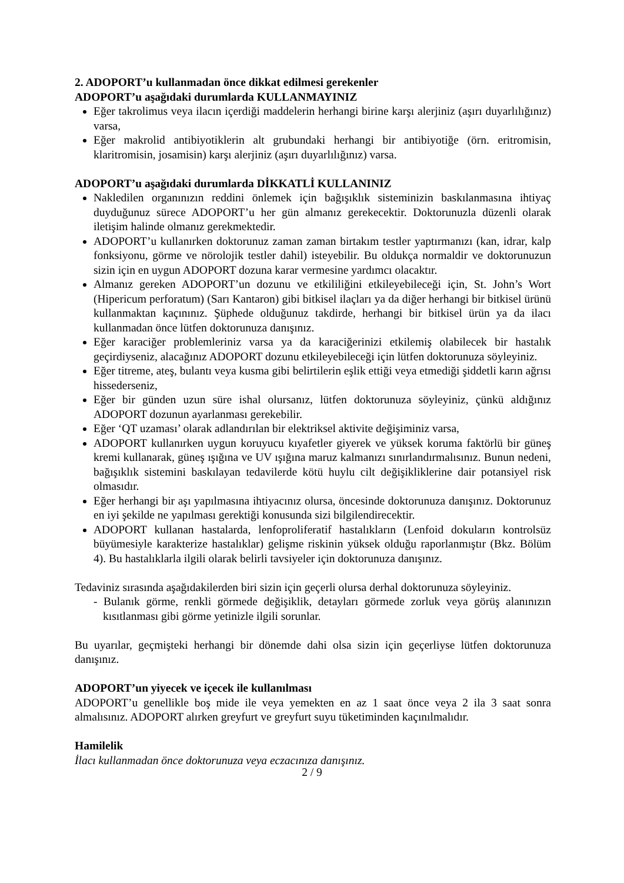2. ADOPORT’u kullanmadan önce dikkat edilmesi gerekenler
ADOPORT’u aşağıdaki durumlarda KULLANMAYINIZ
Eğer takrolimus veya ilacın içerdiği maddelerin herhangi birine karşı alerjiniz (aşırı duyarlılığınız) varsa,
Eğer makrolid antibiyotiklerin alt grubundaki herhangi bir antibiyotiğe (örn. eritromisin, klaritromisin, josamisin) karşı alerjiniz (aşırı duyarlılığınız) varsa.
ADOPORT’u aşağıdaki durumlarda DİKKATLİ KULLANINIZ
Nakledilen organınızın reddini önlemek için bağışıklık sisteminizin baskılanmasına ihtiyaç duyduğunuz sürece ADOPORT’u her gün almanız gerekecektir. Doktorunuzla düzenli olarak iletişim halinde olmanız gerekmektedir.
ADOPORT’u kullanırken doktorunuz zaman zaman birtakım testler yaptırmanızı (kan, idrar, kalp fonksiyonu, görme ve nörolojik testler dahil) isteyebilir. Bu oldukça normaldir ve doktorunuzun sizin için en uygun ADOPORT dozuna karar vermesine yardımcı olacaktır.
Almanız gereken ADOPORT’un dozunu ve etkililiğini etkileyebileceği için, St. John’s Wort (Hipericum perforatum) (Sarı Kantaron) gibi bitkisel ilaçları ya da diğer herhangi bir bitkisel ürünü kullanmaktan kaçınınız. Şüphede olduğunuz takdirde, herhangi bir bitkisel ürün ya da ilacı kullanmadan önce lütfen doktorunuza danışınız.
Eğer karaciğer problemleriniz varsa ya da karaciğerinizi etkilemiş olabilecek bir hastalık geçirdiyseniz, alacağınız ADOPORT dozunu etkileyebileceği için lütfen doktorunuza söyleyiniz.
Eğer titreme, ateş, bulantı veya kusma gibi belirtilerin eşlik ettiği veya etmediği şiddetli karın ağrısı hissederseniz,
Eğer bir günden uzun süre ishal olursanız, lütfen doktorunuza söyleyiniz, çünkü aldığınız ADOPORT dozunun ayarlanması gerekebilir.
Eğer ‘QT uzaması’ olarak adlandırılan bir elektriksel aktivite değişiminiz varsa,
ADOPORT kullanırken uygun koruyucu kıyafetler giyerek ve yüksek koruma faktörlü bir güneş kremi kullanarak, güneş ışığına ve UV ışığına maruz kalmanızı sınırlandırmalısınız. Bunun nedeni, bağışıklık sistemini baskılayan tedavilerde kötü huylu cilt değişikliklerine dair potansiyel risk olmasıdır.
Eğer herhangi bir aşı yapılmasına ihtiyacınız olursa, öncesinde doktorunuza danışınız. Doktorunuz en iyi şekilde ne yapılması gerektiği konusunda sizi bilgilendirecektir.
ADOPORT kullanan hastalarda, lenfoproliferatif hastalıkların (Lenfoid dokuların kontrolsüz büyümesiyle karakterize hastalıklar) gelişme riskinin yüksek olduğu raporlanmıştır (Bkz. Bölüm 4). Bu hastalıklarla ilgili olarak belirli tavsiyeler için doktorunuza danışınız.
Tedaviniz sırasında aşağıdakilerden biri sizin için geçerli olursa derhal doktorunuza söyleyiniz.
- Bulanık görme, renkli görmede değişiklik, detayları görmede zorluk veya görüş alanınızın kısıtlanması gibi görme yetinizle ilgili sorunlar.
Bu uyarılar, geçmişteki herhangi bir dönemde dahi olsa sizin için geçerliyse lütfen doktorunuza danışınız.
ADOPORT’un yiyecek ve içecek ile kullanılması
ADOPORT’u genellikle boş mide ile veya yemekten en az 1 saat önce veya 2 ila 3 saat sonra almalısınız. ADOPORT alırken greyfurt ve greyfurt suyu tüketiminden kaçınılmalıdır.
Hamilelik
İlacı kullanmadan önce doktorunuza veya eczacınıza danışınız.
2 / 9